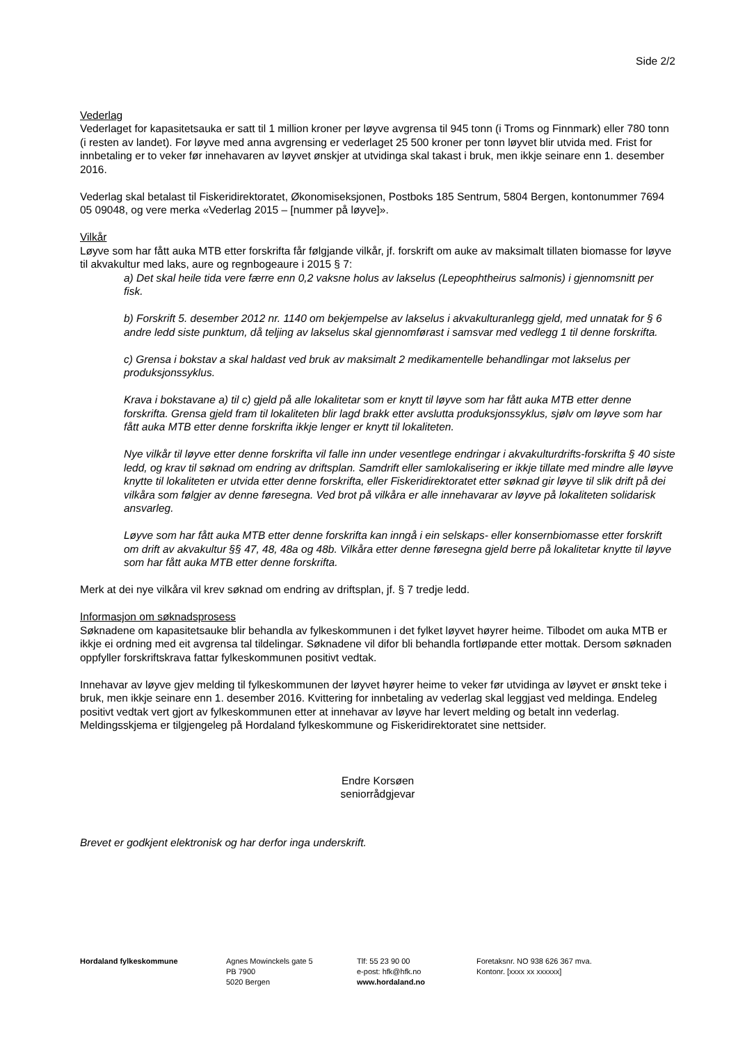Side 2/2
Vederlag
Vederlaget for kapasitetsauka er satt til 1 million kroner per løyve avgrensa til 945 tonn (i Troms og Finnmark) eller 780 tonn (i resten av landet). For løyve med anna avgrensing er vederlaget 25 500 kroner per tonn løyvet blir utvida med. Frist for innbetaling er to veker før innehavaren av løyvet ønskjer at utvidinga skal takast i bruk, men ikkje seinare enn 1. desember 2016.
Vederlag skal betalast til Fiskeridirektoratet, Økonomiseksjonen, Postboks 185 Sentrum, 5804 Bergen, kontonummer 7694 05 09048, og vere merka «Vederlag 2015 – [nummer på løyve]».
Vilkår
Løyve som har fått auka MTB etter forskrifta får følgjande vilkår, jf. forskrift om auke av maksimalt tillaten biomasse for løyve til akvakultur med laks, aure og regnbogeaure i 2015 § 7:
a) Det skal heile tida vere færre enn 0,2 vaksne holus av lakselus (Lepeophtheirus salmonis) i gjennomsnitt per fisk.
b) Forskrift 5. desember 2012 nr. 1140 om bekjempelse av lakselus i akvakulturanlegg gjeld, med unnatak for § 6 andre ledd siste punktum, då teljing av lakselus skal gjennomførast i samsvar med vedlegg 1 til denne forskrifta.
c) Grensa i bokstav a skal haldast ved bruk av maksimalt 2 medikamentelle behandlingar mot lakselus per produksjonssyklus.
Krava i bokstavane a) til c) gjeld på alle lokalitetar som er knytt til løyve som har fått auka MTB etter denne forskrifta. Grensa gjeld fram til lokaliteten blir lagd brakk etter avslutta produksjonssyklus, sjølv om løyve som har fått auka MTB etter denne forskrifta ikkje lenger er knytt til lokaliteten.
Nye vilkår til løyve etter denne forskrifta vil falle inn under vesentlege endringar i akvakulturdrifts-forskrifta § 40 siste ledd, og krav til søknad om endring av driftsplan. Samdrift eller samlokalisering er ikkje tillate med mindre alle løyve knytte til lokaliteten er utvida etter denne forskrifta, eller Fiskeridirektoratet etter søknad gir løyve til slik drift på dei vilkåra som følgjer av denne føresegna. Ved brot på vilkåra er alle innehavarar av løyve på lokaliteten solidarisk ansvarleg.
Løyve som har fått auka MTB etter denne forskrifta kan inngå i ein selskaps- eller konsernbiomasse etter forskrift om drift av akvakultur §§ 47, 48, 48a og 48b. Vilkåra etter denne føresegna gjeld berre på lokalitetar knytte til løyve som har fått auka MTB etter denne forskrifta.
Merk at dei nye vilkåra vil krev søknad om endring av driftsplan, jf. § 7 tredje ledd.
Informasjon om søknadsprosess
Søknadene om kapasitetsauke blir behandla av fylkeskommunen i det fylket løyvet høyrer heime. Tilbodet om auka MTB er ikkje ei ordning med eit avgrensa tal tildelingar. Søknadene vil difor bli behandla fortløpande etter mottak. Dersom søknaden oppfyller forskriftskrava fattar fylkeskommunen positivt vedtak.
Innehavar av løyve gjev melding til fylkeskommunen der løyvet høyrer heime to veker før utvidinga av løyvet er ønskt teke i bruk, men ikkje seinare enn 1. desember 2016. Kvittering for innbetaling av vederlag skal leggjast ved meldinga. Endeleg positivt vedtak vert gjort av fylkeskommunen etter at innehavar av løyve har levert melding og betalt inn vederlag. Meldingsskjema er tilgjengeleg på Hordaland fylkeskommune og Fiskeridirektoratet sine nettsider.
Endre Korsøen
seniorrådgjevar
Brevet er godkjent elektronisk og har derfor inga underskrift.
Hordaland fylkeskommune Agnes Mowinckels gate 5
PB 7900
5020 Bergen
Tlf: 55 23 90 00
e-post: hfk@hfk.no
www.hordaland.no
Foretaksnr. NO 938 626 367 mva.
Kontonr. [xxxx xx xxxxxx]